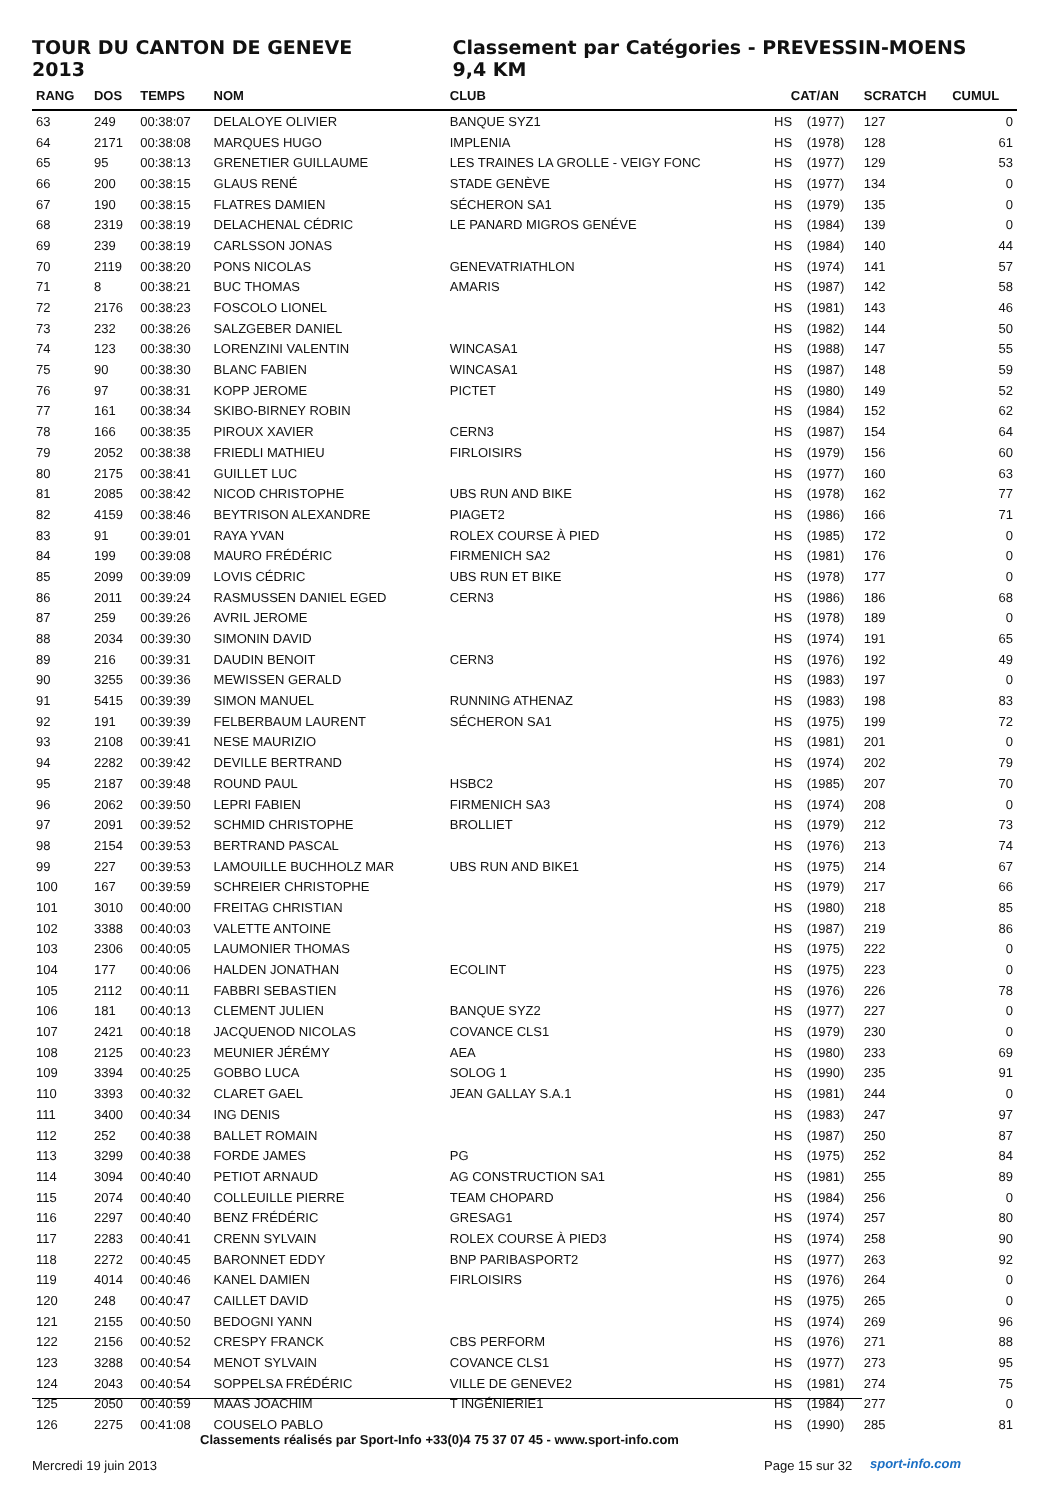TOUR DU CANTON DE GENEVE 2013 Classement par Catégories - PREVESSIN-MOENS 9,4 KM
| RANG | DOS | TEMPS | NOM | CLUB | CAT/AN | | SCRATCH | CUMUL |
| --- | --- | --- | --- | --- | --- | --- | --- | --- |
| 63 | 249 | 00:38:07 | DELALOYE OLIVIER | BANQUE SYZ1 | HS | (1977) | 127 | 0 |
| 64 | 2171 | 00:38:08 | MARQUES HUGO | IMPLENIA | HS | (1978) | 128 | 61 |
| 65 | 95 | 00:38:13 | GRENETIER GUILLAUME | LES TRAINES LA GROLLE - VEIGY FONC | HS | (1977) | 129 | 53 |
| 66 | 200 | 00:38:15 | GLAUS RENÉ | STADE GENÈVE | HS | (1977) | 134 | 0 |
| 67 | 190 | 00:38:15 | FLATRES DAMIEN | SÉCHERON SA1 | HS | (1979) | 135 | 0 |
| 68 | 2319 | 00:38:19 | DELACHENAL CÉDRIC | LE PANARD MIGROS GENÉVE | HS | (1984) | 139 | 0 |
| 69 | 239 | 00:38:19 | CARLSSON JONAS | | HS | (1984) | 140 | 44 |
| 70 | 2119 | 00:38:20 | PONS NICOLAS | GENEVATRIATHLON | HS | (1974) | 141 | 57 |
| 71 | 8 | 00:38:21 | BUC THOMAS | AMARIS | HS | (1987) | 142 | 58 |
| 72 | 2176 | 00:38:23 | FOSCOLO LIONEL | | HS | (1981) | 143 | 46 |
| 73 | 232 | 00:38:26 | SALZGEBER DANIEL | | HS | (1982) | 144 | 50 |
| 74 | 123 | 00:38:30 | LORENZINI VALENTIN | WINCASA1 | HS | (1988) | 147 | 55 |
| 75 | 90 | 00:38:30 | BLANC FABIEN | WINCASA1 | HS | (1987) | 148 | 59 |
| 76 | 97 | 00:38:31 | KOPP JEROME | PICTET | HS | (1980) | 149 | 52 |
| 77 | 161 | 00:38:34 | SKIBO-BIRNEY ROBIN | | HS | (1984) | 152 | 62 |
| 78 | 166 | 00:38:35 | PIROUX XAVIER | CERN3 | HS | (1987) | 154 | 64 |
| 79 | 2052 | 00:38:38 | FRIEDLI MATHIEU | FIRLOISIRS | HS | (1979) | 156 | 60 |
| 80 | 2175 | 00:38:41 | GUILLET LUC | | HS | (1977) | 160 | 63 |
| 81 | 2085 | 00:38:42 | NICOD CHRISTOPHE | UBS RUN AND BIKE | HS | (1978) | 162 | 77 |
| 82 | 4159 | 00:38:46 | BEYTRISON ALEXANDRE | PIAGET2 | HS | (1986) | 166 | 71 |
| 83 | 91 | 00:39:01 | RAYA YVAN | ROLEX COURSE À PIED | HS | (1985) | 172 | 0 |
| 84 | 199 | 00:39:08 | MAURO FRÉDÉRIC | FIRMENICH SA2 | HS | (1981) | 176 | 0 |
| 85 | 2099 | 00:39:09 | LOVIS CÉDRIC | UBS RUN ET BIKE | HS | (1978) | 177 | 0 |
| 86 | 2011 | 00:39:24 | RASMUSSEN DANIEL EGED | CERN3 | HS | (1986) | 186 | 68 |
| 87 | 259 | 00:39:26 | AVRIL JEROME | | HS | (1978) | 189 | 0 |
| 88 | 2034 | 00:39:30 | SIMONIN DAVID | | HS | (1974) | 191 | 65 |
| 89 | 216 | 00:39:31 | DAUDIN BENOIT | CERN3 | HS | (1976) | 192 | 49 |
| 90 | 3255 | 00:39:36 | MEWISSEN GERALD | | HS | (1983) | 197 | 0 |
| 91 | 5415 | 00:39:39 | SIMON MANUEL | RUNNING ATHENAZ | HS | (1983) | 198 | 83 |
| 92 | 191 | 00:39:39 | FELBERBAUM LAURENT | SÉCHERON SA1 | HS | (1975) | 199 | 72 |
| 93 | 2108 | 00:39:41 | NESE MAURIZIO | | HS | (1981) | 201 | 0 |
| 94 | 2282 | 00:39:42 | DEVILLE BERTRAND | | HS | (1974) | 202 | 79 |
| 95 | 2187 | 00:39:48 | ROUND PAUL | HSBC2 | HS | (1985) | 207 | 70 |
| 96 | 2062 | 00:39:50 | LEPRI FABIEN | FIRMENICH SA3 | HS | (1974) | 208 | 0 |
| 97 | 2091 | 00:39:52 | SCHMID CHRISTOPHE | BROLLIET | HS | (1979) | 212 | 73 |
| 98 | 2154 | 00:39:53 | BERTRAND PASCAL | | HS | (1976) | 213 | 74 |
| 99 | 227 | 00:39:53 | LAMOUILLE BUCHHOLZ MAR | UBS RUN AND BIKE1 | HS | (1975) | 214 | 67 |
| 100 | 167 | 00:39:59 | SCHREIER CHRISTOPHE | | HS | (1979) | 217 | 66 |
| 101 | 3010 | 00:40:00 | FREITAG CHRISTIAN | | HS | (1980) | 218 | 85 |
| 102 | 3388 | 00:40:03 | VALETTE ANTOINE | | HS | (1987) | 219 | 86 |
| 103 | 2306 | 00:40:05 | LAUMONIER THOMAS | | HS | (1975) | 222 | 0 |
| 104 | 177 | 00:40:06 | HALDEN JONATHAN | ECOLINT | HS | (1975) | 223 | 0 |
| 105 | 2112 | 00:40:11 | FABBRI SEBASTIEN | | HS | (1976) | 226 | 78 |
| 106 | 181 | 00:40:13 | CLEMENT JULIEN | BANQUE SYZ2 | HS | (1977) | 227 | 0 |
| 107 | 2421 | 00:40:18 | JACQUENOD NICOLAS | COVANCE CLS1 | HS | (1979) | 230 | 0 |
| 108 | 2125 | 00:40:23 | MEUNIER JÉRÉMY | AEA | HS | (1980) | 233 | 69 |
| 109 | 3394 | 00:40:25 | GOBBO LUCA | SOLOG 1 | HS | (1990) | 235 | 91 |
| 110 | 3393 | 00:40:32 | CLARET GAEL | JEAN GALLAY S.A.1 | HS | (1981) | 244 | 0 |
| 111 | 3400 | 00:40:34 | ING DENIS | | HS | (1983) | 247 | 97 |
| 112 | 252 | 00:40:38 | BALLET ROMAIN | | HS | (1987) | 250 | 87 |
| 113 | 3299 | 00:40:38 | FORDE JAMES | PG | HS | (1975) | 252 | 84 |
| 114 | 3094 | 00:40:40 | PETIOT ARNAUD | AG CONSTRUCTION SA1 | HS | (1981) | 255 | 89 |
| 115 | 2074 | 00:40:40 | COLLEUILLE PIERRE | TEAM CHOPARD | HS | (1984) | 256 | 0 |
| 116 | 2297 | 00:40:40 | BENZ FRÉDÉRIC | GRESAG1 | HS | (1974) | 257 | 80 |
| 117 | 2283 | 00:40:41 | CRENN SYLVAIN | ROLEX COURSE À PIED3 | HS | (1974) | 258 | 90 |
| 118 | 2272 | 00:40:45 | BARONNET EDDY | BNP PARIBASPORT2 | HS | (1977) | 263 | 92 |
| 119 | 4014 | 00:40:46 | KANEL DAMIEN | FIRLOISIRS | HS | (1976) | 264 | 0 |
| 120 | 248 | 00:40:47 | CAILLET DAVID | | HS | (1975) | 265 | 0 |
| 121 | 2155 | 00:40:50 | BEDOGNI YANN | | HS | (1974) | 269 | 96 |
| 122 | 2156 | 00:40:52 | CRESPY FRANCK | CBS PERFORM | HS | (1976) | 271 | 88 |
| 123 | 3288 | 00:40:54 | MENOT SYLVAIN | COVANCE CLS1 | HS | (1977) | 273 | 95 |
| 124 | 2043 | 00:40:54 | SOPPELSA FRÉDÉRIC | VILLE DE GENEVE2 | HS | (1981) | 274 | 75 |
| 125 | 2050 | 00:40:59 | MAAS JOACHIM | T INGÉNIERIE1 | HS | (1984) | 277 | 0 |
| 126 | 2275 | 00:41:08 | COUSELO PABLO | | HS | (1990) | 285 | 81 |
Classements réalisés par Sport-Info +33(0)4 75 37 07 45 - www.sport-info.com
Mercredi 19 juin 2013 Page 15 sur 32 sport-info.com